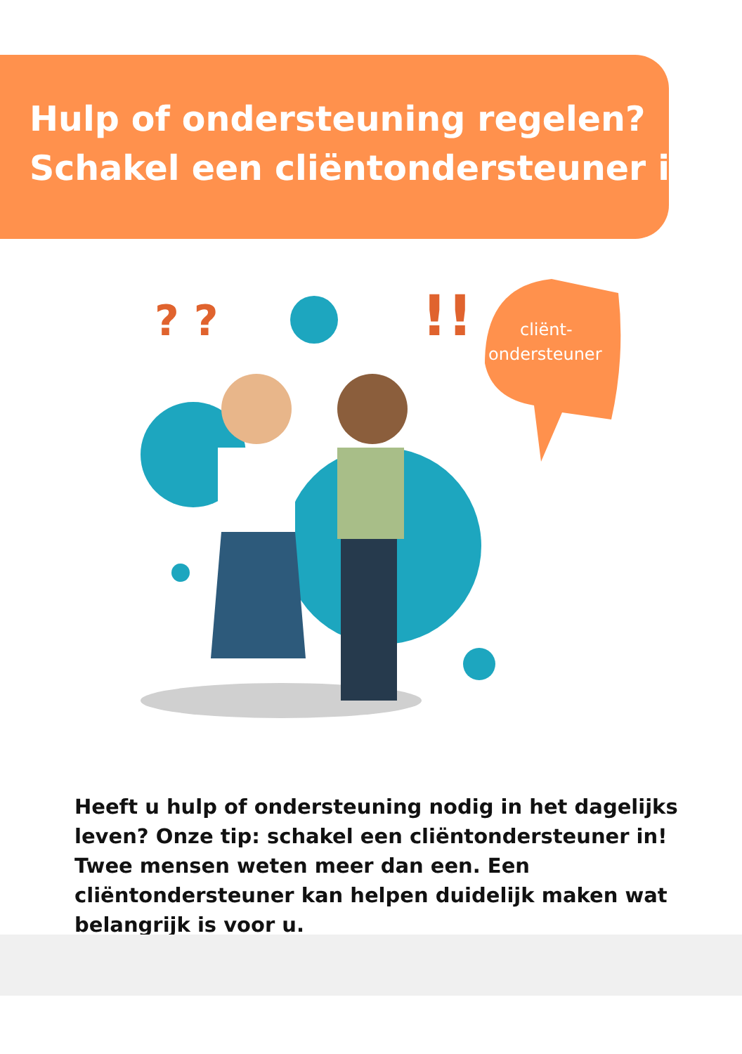Hulp of ondersteuning regelen?
Schakel een cliëntondersteuner in!
cliënt-
ondersteuner
? ?
!!
Heeft u hulp of ondersteuning nodig in het dagelijks leven? Onze tip: schakel een cliëntondersteuner in! Twee mensen weten meer dan een. Een cliëntondersteuner kan helpen duidelijk maken wat belangrijk is voor u.